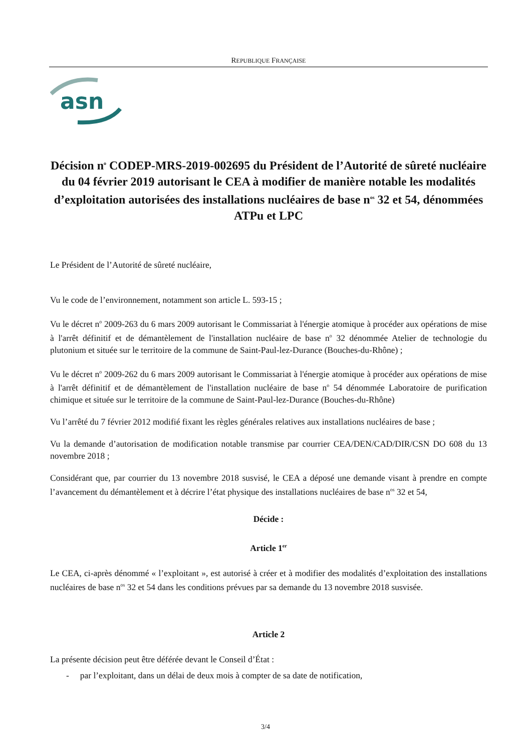REPUBLIQUE FRANÇAISE
asn
Décision n<sup>o</sup> CODEP-MRS-2019-002695 du Président de l’Autorité de sûreté nucléaire du 04 février 2019 autorisant le CEA à modifier de manière notable les modalités d’exploitation autorisées des installations nucléaires de base n<sup>os</sup> 32 et 54, dénommées ATPu et LPC
Le Président de l’Autorité de sûreté nucléaire,
Vu le code de l’environnement, notamment son article L. 593-15 ;
Vu le décret n<sup>o</sup> 2009-263 du 6 mars 2009 autorisant le Commissariat à l'énergie atomique à procéder aux opérations de mise à l'arrêt définitif et de démantèlement de l'installation nucléaire de base n<sup>o</sup> 32 dénommée Atelier de technologie du plutonium et située sur le territoire de la commune de Saint-Paul-lez-Durance (Bouches-du-Rhône) ;
Vu le décret n<sup>o</sup> 2009-262 du 6 mars 2009 autorisant le Commissariat à l'énergie atomique à procéder aux opérations de mise à l'arrêt définitif et de démantèlement de l'installation nucléaire de base n<sup>o</sup> 54 dénommée Laboratoire de purification chimique et située sur le territoire de la commune de Saint-Paul-lez-Durance (Bouches-du-Rhône)
Vu l’arrêté du 7 février 2012 modifié fixant les règles générales relatives aux installations nucléaires de base ;
Vu la demande d’autorisation de modification notable transmise par courrier CEA/DEN/CAD/DIR/CSN DO 608 du 13 novembre 2018 ;
Considérant que, par courrier du 13 novembre 2018 susvisé, le CEA a déposé une demande visant à prendre en compte l’avancement du démantèlement et à décrire l’état physique des installations nucléaires de base n<sup>os</sup> 32 et 54,
Décide :
Article 1<sup>er</sup>
Le CEA, ci-après dénommé « l’exploitant », est autorisé à créer et à modifier des modalités d’exploitation des installations nucléaires de base n<sup>os</sup> 32 et 54 dans les conditions prévues par sa demande du 13 novembre 2018 susvisée.
Article 2
La présente décision peut être déférée devant le Conseil d’État :
- par l’exploitant, dans un délai de deux mois à compter de sa date de notification,
3/4